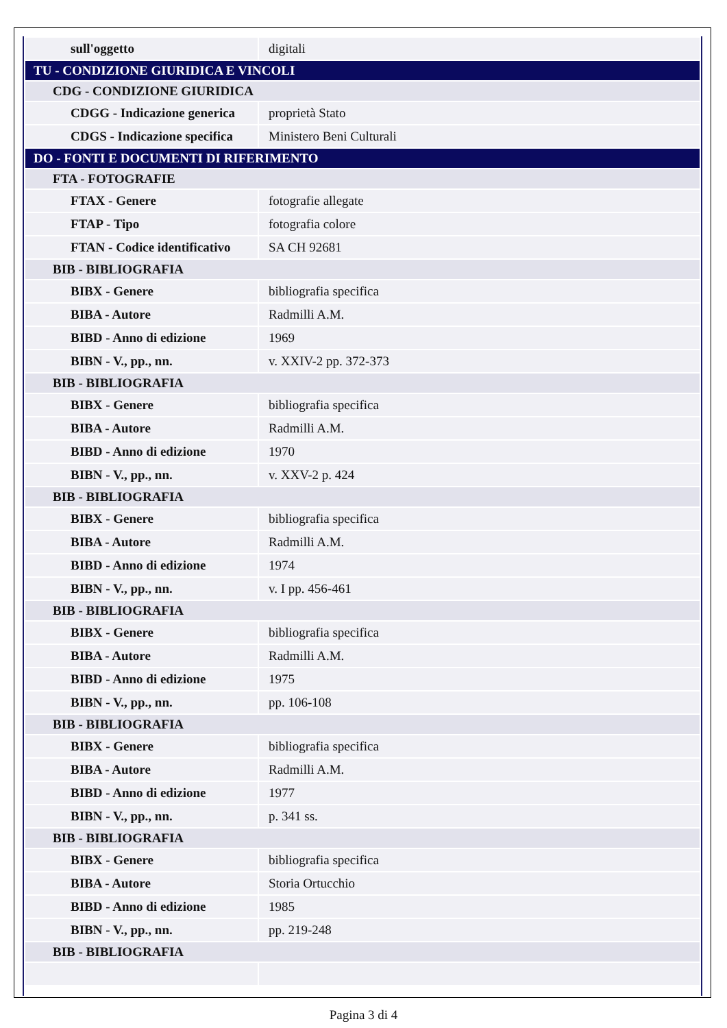| sull'oggetto | digitali |
| TU - CONDIZIONE GIURIDICA E VINCOLI | |
| CDG - CONDIZIONE GIURIDICA | |
| CDGG - Indicazione generica | proprietà Stato |
| CDGS - Indicazione specifica | Ministero Beni Culturali |
| DO - FONTI E DOCUMENTI DI RIFERIMENTO | |
| FTA - FOTOGRAFIE | |
| FTAX - Genere | fotografie allegate |
| FTAP - Tipo | fotografia colore |
| FTAN - Codice identificativo | SA CH 92681 |
| BIB - BIBLIOGRAFIA | |
| BIBX - Genere | bibliografia specifica |
| BIBA - Autore | Radmilli A.M. |
| BIBD - Anno di edizione | 1969 |
| BIBN - V., pp., nn. | v. XXIV-2 pp. 372-373 |
| BIB - BIBLIOGRAFIA | |
| BIBX - Genere | bibliografia specifica |
| BIBA - Autore | Radmilli A.M. |
| BIBD - Anno di edizione | 1970 |
| BIBN - V., pp., nn. | v. XXV-2 p. 424 |
| BIB - BIBLIOGRAFIA | |
| BIBX - Genere | bibliografia specifica |
| BIBA - Autore | Radmilli A.M. |
| BIBD - Anno di edizione | 1974 |
| BIBN - V., pp., nn. | v. I pp. 456-461 |
| BIB - BIBLIOGRAFIA | |
| BIBX - Genere | bibliografia specifica |
| BIBA - Autore | Radmilli A.M. |
| BIBD - Anno di edizione | 1975 |
| BIBN - V., pp., nn. | pp. 106-108 |
| BIB - BIBLIOGRAFIA | |
| BIBX - Genere | bibliografia specifica |
| BIBA - Autore | Radmilli A.M. |
| BIBD - Anno di edizione | 1977 |
| BIBN - V., pp., nn. | p. 341 ss. |
| BIB - BIBLIOGRAFIA | |
| BIBX - Genere | bibliografia specifica |
| BIBA - Autore | Storia Ortucchio |
| BIBD - Anno di edizione | 1985 |
| BIBN - V., pp., nn. | pp. 219-248 |
| BIB - BIBLIOGRAFIA | |
Pagina 3 di 4